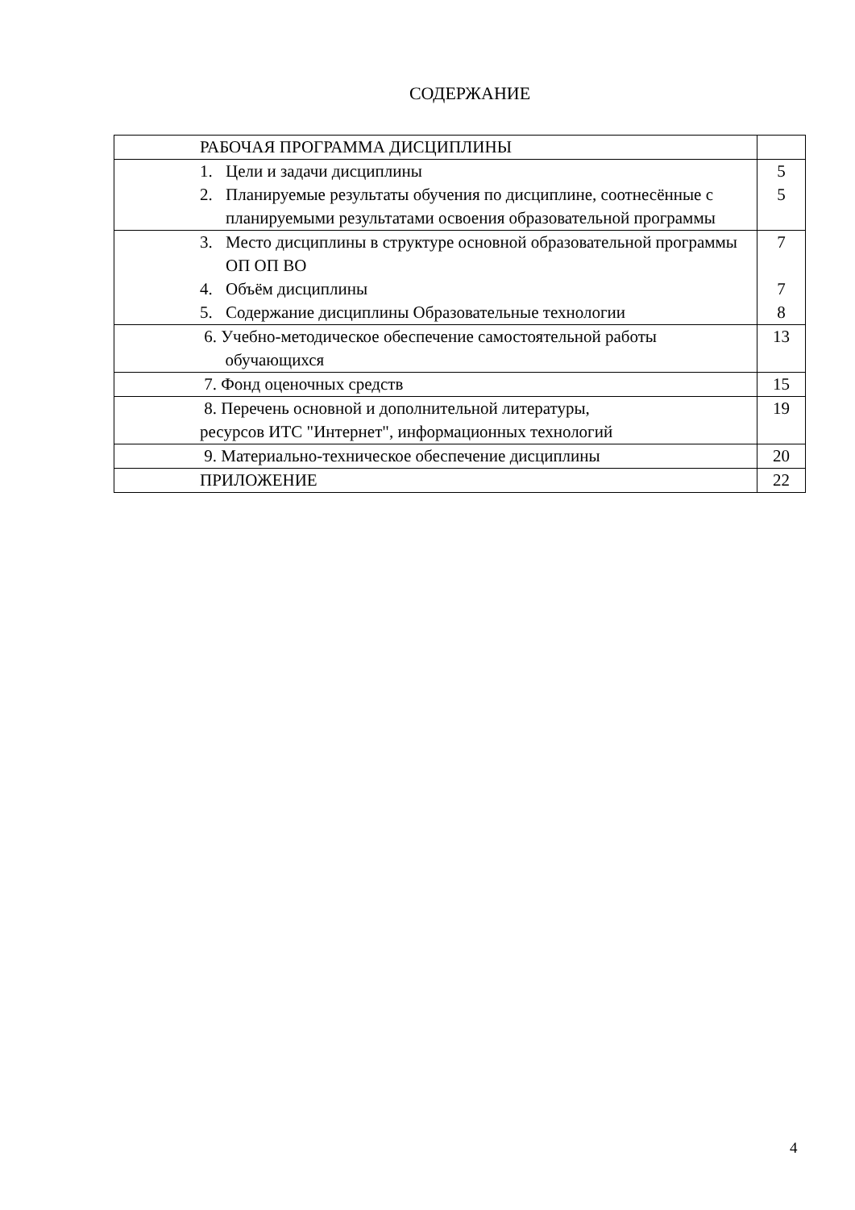СОДЕРЖАНИЕ
| РАБОЧАЯ ПРОГРАММА ДИСЦИПЛИНЫ | |
| 1. Цели и задачи дисциплины 2. Планируемые результаты обучения по дисциплине, соотнесённые с планируемыми результатами освоения образовательной программы | 5 5 |
| 3. Место дисциплины в структуре основной образовательной программы ОП ОП ВО 4. Объём дисциплины 5. Содержание дисциплины Образовательные технологии | 7 7 8 |
| 6. Учебно-методическое обеспечение самостоятельной работы обучающихся | 13 |
| 7. Фонд оценочных средств | 15 |
| 8. Перечень основной и дополнительной литературы, ресурсов ИТС "Интернет", информационных технологий | 19 |
| 9. Материально-техническое обеспечение дисциплины | 20 |
| ПРИЛОЖЕНИЕ | 22 |
4